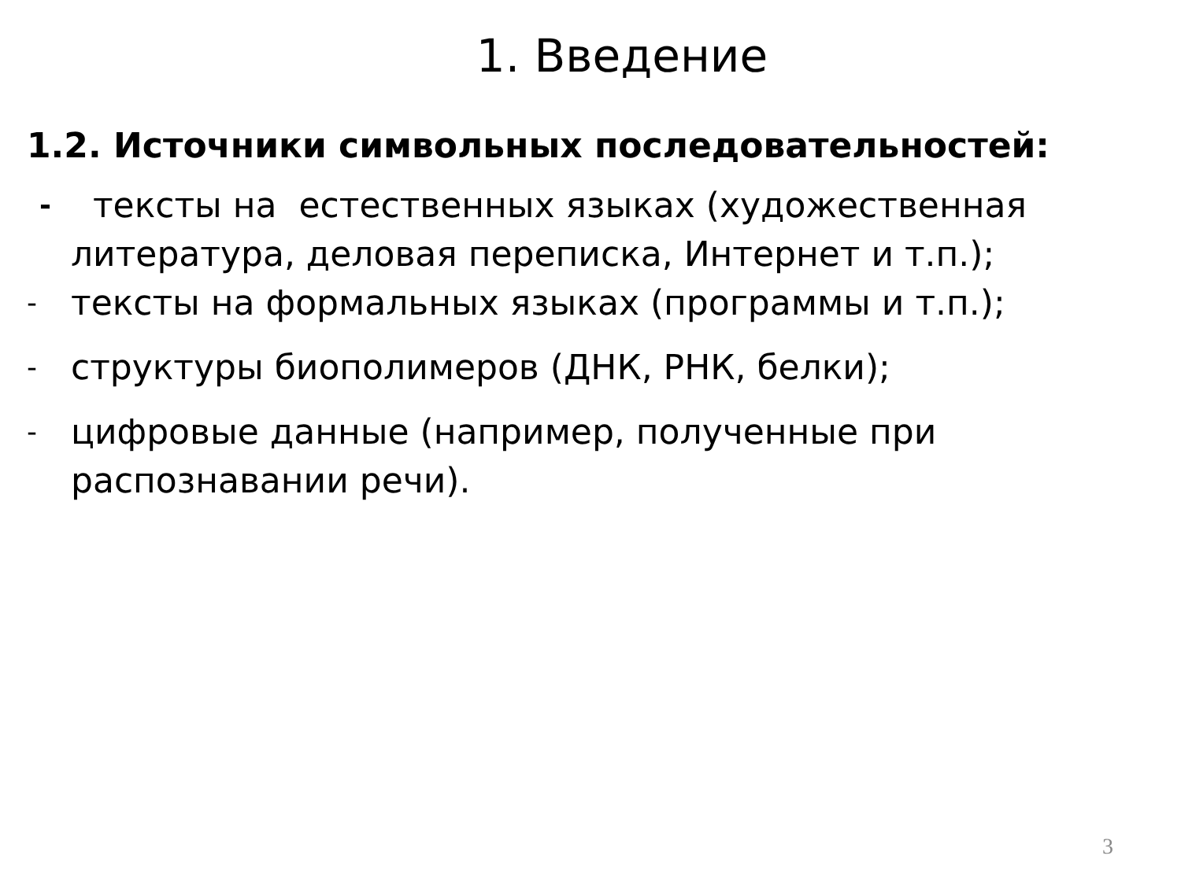1. Введение
1.2. Источники символьных последовательностей:
- тексты на естественных языках (художественная литература, деловая переписка, Интернет и т.п.);
- тексты на формальных языках (программы и т.п.);
- структуры биополимеров (ДНК, РНК, белки);
- цифровые данные (например, полученные при распознавании речи).
3